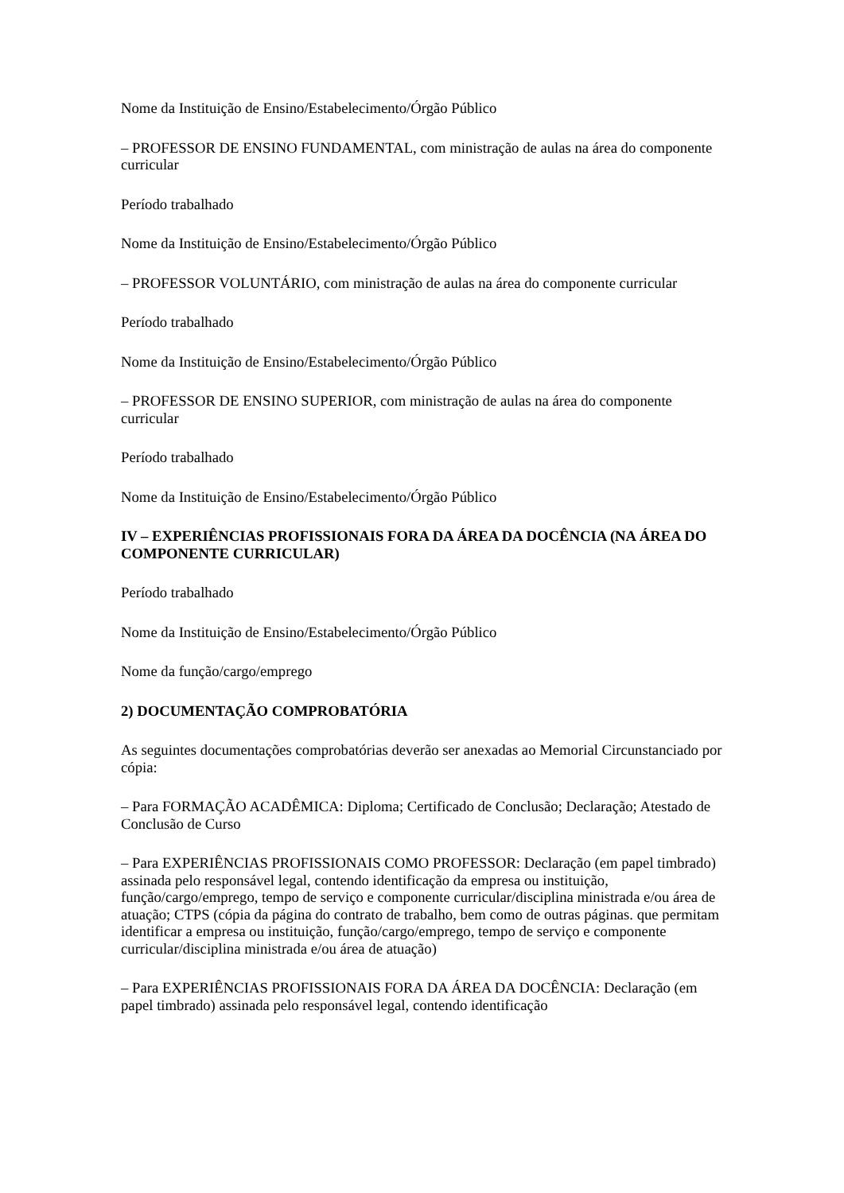Nome da Instituição de Ensino/Estabelecimento/Órgão Público
– PROFESSOR DE ENSINO FUNDAMENTAL, com ministração de aulas na área do componente curricular
Período trabalhado
Nome da Instituição de Ensino/Estabelecimento/Órgão Público
– PROFESSOR VOLUNTÁRIO, com ministração de aulas na área do componente curricular
Período trabalhado
Nome da Instituição de Ensino/Estabelecimento/Órgão Público
– PROFESSOR DE ENSINO SUPERIOR, com ministração de aulas na área do componente curricular
Período trabalhado
Nome da Instituição de Ensino/Estabelecimento/Órgão Público
IV – EXPERIÊNCIAS PROFISSIONAIS FORA DA ÁREA DA DOCÊNCIA (NA ÁREA DO COMPONENTE CURRICULAR)
Período trabalhado
Nome da Instituição de Ensino/Estabelecimento/Órgão Público
Nome da função/cargo/emprego
2) DOCUMENTAÇÃO COMPROBATÓRIA
As seguintes documentações comprobatórias deverão ser anexadas ao Memorial Circunstanciado por cópia:
– Para FORMAÇÃO ACADÊMICA: Diploma; Certificado de Conclusão; Declaração; Atestado de Conclusão de Curso
– Para EXPERIÊNCIAS PROFISSIONAIS COMO PROFESSOR: Declaração (em papel timbrado) assinada pelo responsável legal, contendo identificação da empresa ou instituição, função/cargo/emprego, tempo de serviço e componente curricular/disciplina ministrada e/ou área de atuação; CTPS (cópia da página do contrato de trabalho, bem como de outras páginas. que permitam identificar a empresa ou instituição, função/cargo/emprego, tempo de serviço e componente curricular/disciplina ministrada e/ou área de atuação)
– Para EXPERIÊNCIAS PROFISSIONAIS FORA DA ÁREA DA DOCÊNCIA: Declaração (em papel timbrado) assinada pelo responsável legal, contendo identificação